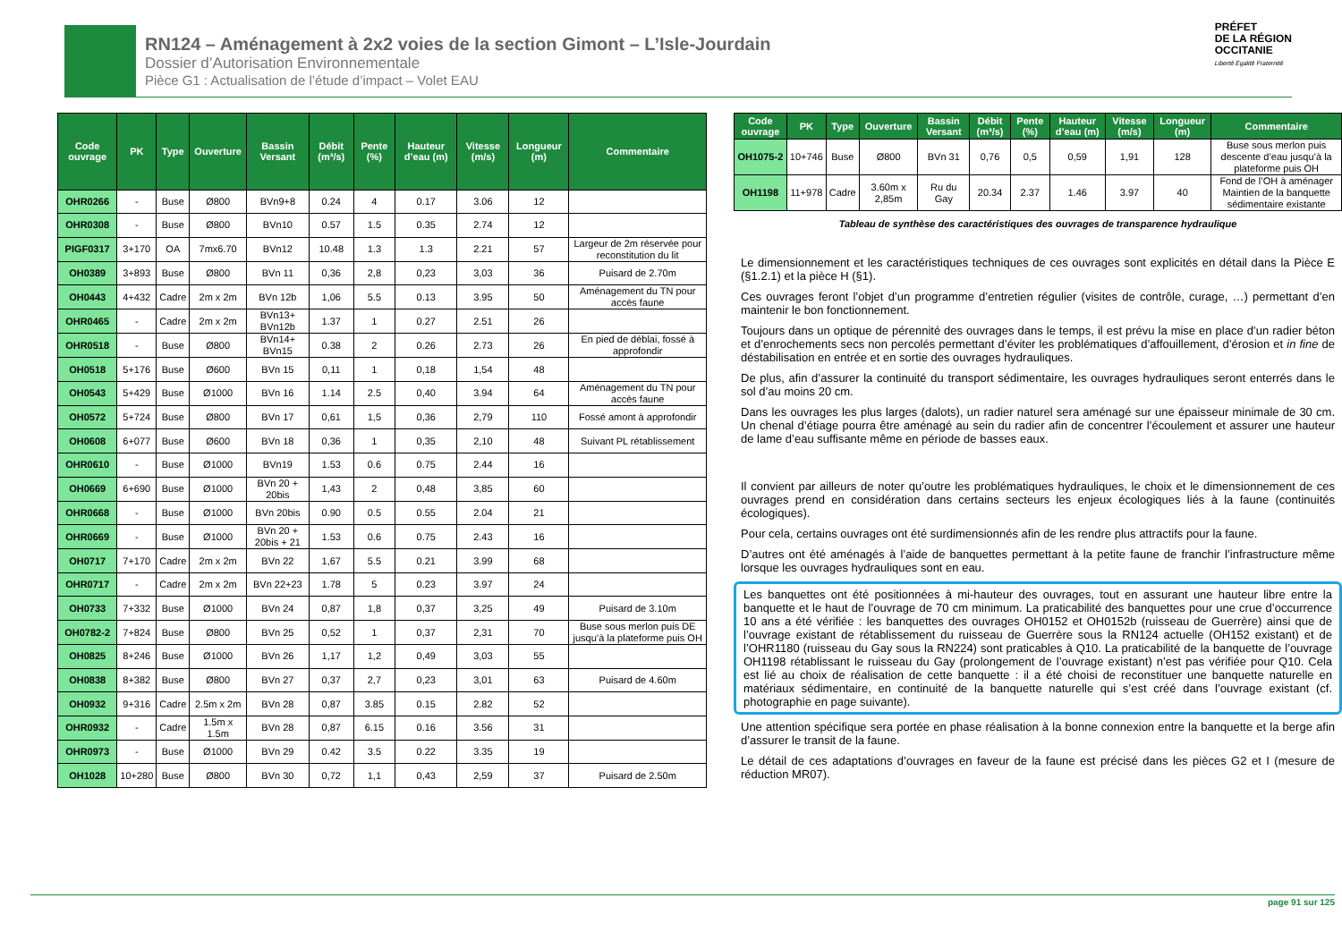RN124 – Aménagement à 2x2 voies de la section Gimont – L’Isle-Jourdain
Dossier d’Autorisation Environnementale
Pièce G1 : Actualisation de l’étude d’impact – Volet EAU
PRÉFET
DE LA RÉGION
OCCITANIE
Liberté Égalité Fraternité
| Code ouvrage | PK | Type | Ouverture | Bassin Versant | Débit (m³/s) | Pente (%) | Hauteur d’eau (m) | Vitesse (m/s) | Longueur (m) | Commentaire |
| --- | --- | --- | --- | --- | --- | --- | --- | --- | --- | --- |
| OHR0266 | - | Buse | Ø800 | BVn9+8 | 0.24 | 4 | 0.17 | 3.06 | 12 | |
| OHR0308 | - | Buse | Ø800 | BVn10 | 0.57 | 1.5 | 0.35 | 2.74 | 12 | |
| PIGF0317 | 3+170 | OA | 7mx6.70 | BVn12 | 10.48 | 1.3 | 1.3 | 2.21 | 57 | Largeur de 2m réservée pour reconstitution du lit |
| OH0389 | 3+893 | Buse | Ø800 | BVn 11 | 0,36 | 2,8 | 0,23 | 3,03 | 36 | Puisard de 2.70m |
| OH0443 | 4+432 | Cadre | 2m x 2m | BVn 12b | 1,06 | 5.5 | 0.13 | 3.95 | 50 | Aménagement du TN pour accès faune |
| OHR0465 | - | Cadre | 2m x 2m | BVn13+ BVn12b | 1.37 | 1 | 0.27 | 2.51 | 26 | |
| OHR0518 | - | Buse | Ø800 | BVn14+ BVn15 | 0.38 | 2 | 0.26 | 2.73 | 26 | En pied de déblai, fossé à approfondir |
| OH0518 | 5+176 | Buse | Ø600 | BVn 15 | 0,11 | 1 | 0,18 | 1,54 | 48 | |
| OH0543 | 5+429 | Buse | Ø1000 | BVn 16 | 1.14 | 2.5 | 0,40 | 3.94 | 64 | Aménagement du TN pour accès faune |
| OH0572 | 5+724 | Buse | Ø800 | BVn 17 | 0,61 | 1,5 | 0,36 | 2,79 | 110 | Fossé amont à approfondir |
| OH0608 | 6+077 | Buse | Ø600 | BVn 18 | 0,36 | 1 | 0,35 | 2,10 | 48 | Suivant PL rétablissement |
| OHR0610 | - | Buse | Ø1000 | BVn19 | 1.53 | 0.6 | 0.75 | 2.44 | 16 | |
| OH0669 | 6+690 | Buse | Ø1000 | BVn 20 + 20bis | 1,43 | 2 | 0,48 | 3,85 | 60 | |
| OHR0668 | - | Buse | Ø1000 | BVn 20bis | 0.90 | 0.5 | 0.55 | 2.04 | 21 | |
| OHR0669 | - | Buse | Ø1000 | BVn 20 + 20bis + 21 | 1.53 | 0.6 | 0.75 | 2.43 | 16 | |
| OH0717 | 7+170 | Cadre | 2m x 2m | BVn 22 | 1,67 | 5.5 | 0.21 | 3.99 | 68 | |
| OHR0717 | - | Cadre | 2m x 2m | BVn 22+23 | 1.78 | 5 | 0.23 | 3.97 | 24 | |
| OH0733 | 7+332 | Buse | Ø1000 | BVn 24 | 0,87 | 1,8 | 0,37 | 3,25 | 49 | Puisard de 3.10m |
| OH0782-2 | 7+824 | Buse | Ø800 | BVn 25 | 0,52 | 1 | 0,37 | 2,31 | 70 | Buse sous merlon puis DE jusqu’à la plateforme puis OH |
| OH0825 | 8+246 | Buse | Ø1000 | BVn 26 | 1,17 | 1,2 | 0,49 | 3,03 | 55 | |
| OH0838 | 8+382 | Buse | Ø800 | BVn 27 | 0,37 | 2,7 | 0,23 | 3,01 | 63 | Puisard de 4.60m |
| OH0932 | 9+316 | Cadre | 2.5m x 2m | BVn 28 | 0,87 | 3.85 | 0.15 | 2.82 | 52 | |
| OHR0932 | - | Cadre | 1.5m x 1.5m | BVn 28 | 0,87 | 6.15 | 0.16 | 3.56 | 31 | |
| OHR0973 | - | Buse | Ø1000 | BVn 29 | 0.42 | 3.5 | 0.22 | 3.35 | 19 | |
| OH1028 | 10+280 | Buse | Ø800 | BVn 30 | 0,72 | 1,1 | 0,43 | 2,59 | 37 | Puisard de 2.50m |
| Code ouvrage | PK | Type | Ouverture | Bassin Versant | Débit (m³/s) | Pente (%) | Hauteur d’eau (m) | Vitesse (m/s) | Longueur (m) | Commentaire |
| --- | --- | --- | --- | --- | --- | --- | --- | --- | --- | --- |
| OH1075-2 | 10+746 | Buse | Ø800 | BVn 31 | 0,76 | 0,5 | 0,59 | 1,91 | 128 | Buse sous merlon puis descente d’eau jusqu’à la plateforme puis OH |
| OH1198 | 11+978 | Cadre | 3.60m x 2,85m | Ru du Gay | 20.34 | 2.37 | 1.46 | 3.97 | 40 | Fond de l’OH à aménager Maintien de la banquette sédimentaire existante |
Tableau de synthèse des caractéristiques des ouvrages de transparence hydraulique
Le dimensionnement et les caractéristiques techniques de ces ouvrages sont explicités en détail dans la Pièce E (§1.2.1) et la pièce H (§1).
Ces ouvrages feront l’objet d’un programme d’entretien régulier (visites de contrôle, curage, …) permettant d’en maintenir le bon fonctionnement.
Toujours dans un optique de pérennité des ouvrages dans le temps, il est prévu la mise en place d’un radier béton et d’enrochements secs non percolés permettant d’éviter les problématiques d’affouillement, d’érosion et in fine de déstabilisation en entrée et en sortie des ouvrages hydrauliques.
De plus, afin d’assurer la continuité du transport sédimentaire, les ouvrages hydrauliques seront enterrés dans le sol d’au moins 20 cm.
Dans les ouvrages les plus larges (dalots), un radier naturel sera aménagé sur une épaisseur minimale de 30 cm. Un chenal d’étiage pourra être aménagé au sein du radier afin de concentrer l’écoulement et assurer une hauteur de lame d’eau suffisante même en période de basses eaux.
Il convient par ailleurs de noter qu’outre les problématiques hydrauliques, le choix et le dimensionnement de ces ouvrages prend en considération dans certains secteurs les enjeux écologiques liés à la faune (continuités écologiques).
Pour cela, certains ouvrages ont été surdimensionnés afin de les rendre plus attractifs pour la faune.
D’autres ont été aménagés à l’aide de banquettes permettant à la petite faune de franchir l’infrastructure même lorsque les ouvrages hydrauliques sont en eau.
Les banquettes ont été positionnées à mi-hauteur des ouvrages, tout en assurant une hauteur libre entre la banquette et le haut de l’ouvrage de 70 cm minimum. La praticabilité des banquettes pour une crue d’occurrence 10 ans a été vérifiée : les banquettes des ouvrages OH0152 et OH0152b (ruisseau de Guerrère) ainsi que de l’ouvrage existant de rétablissement du ruisseau de Guerrère sous la RN124 actuelle (OH152 existant) et de l’OHR1180 (ruisseau du Gay sous la RN224) sont praticables à Q10. La praticabilité de la banquette de l’ouvrage OH1198 rétablissant le ruisseau du Gay (prolongement de l’ouvrage existant) n’est pas vérifiée pour Q10. Cela est lié au choix de réalisation de cette banquette : il a été choisi de reconstituer une banquette naturelle en matériaux sédimentaire, en continuité de la banquette naturelle qui s’est créé dans l’ouvrage existant (cf. photographie en page suivante).
Une attention spécifique sera portée en phase réalisation à la bonne connexion entre la banquette et la berge afin d’assurer le transit de la faune.
Le détail de ces adaptations d’ouvrages en faveur de la faune est précisé dans les pièces G2 et I (mesure de réduction MR07).
page 91 sur 125